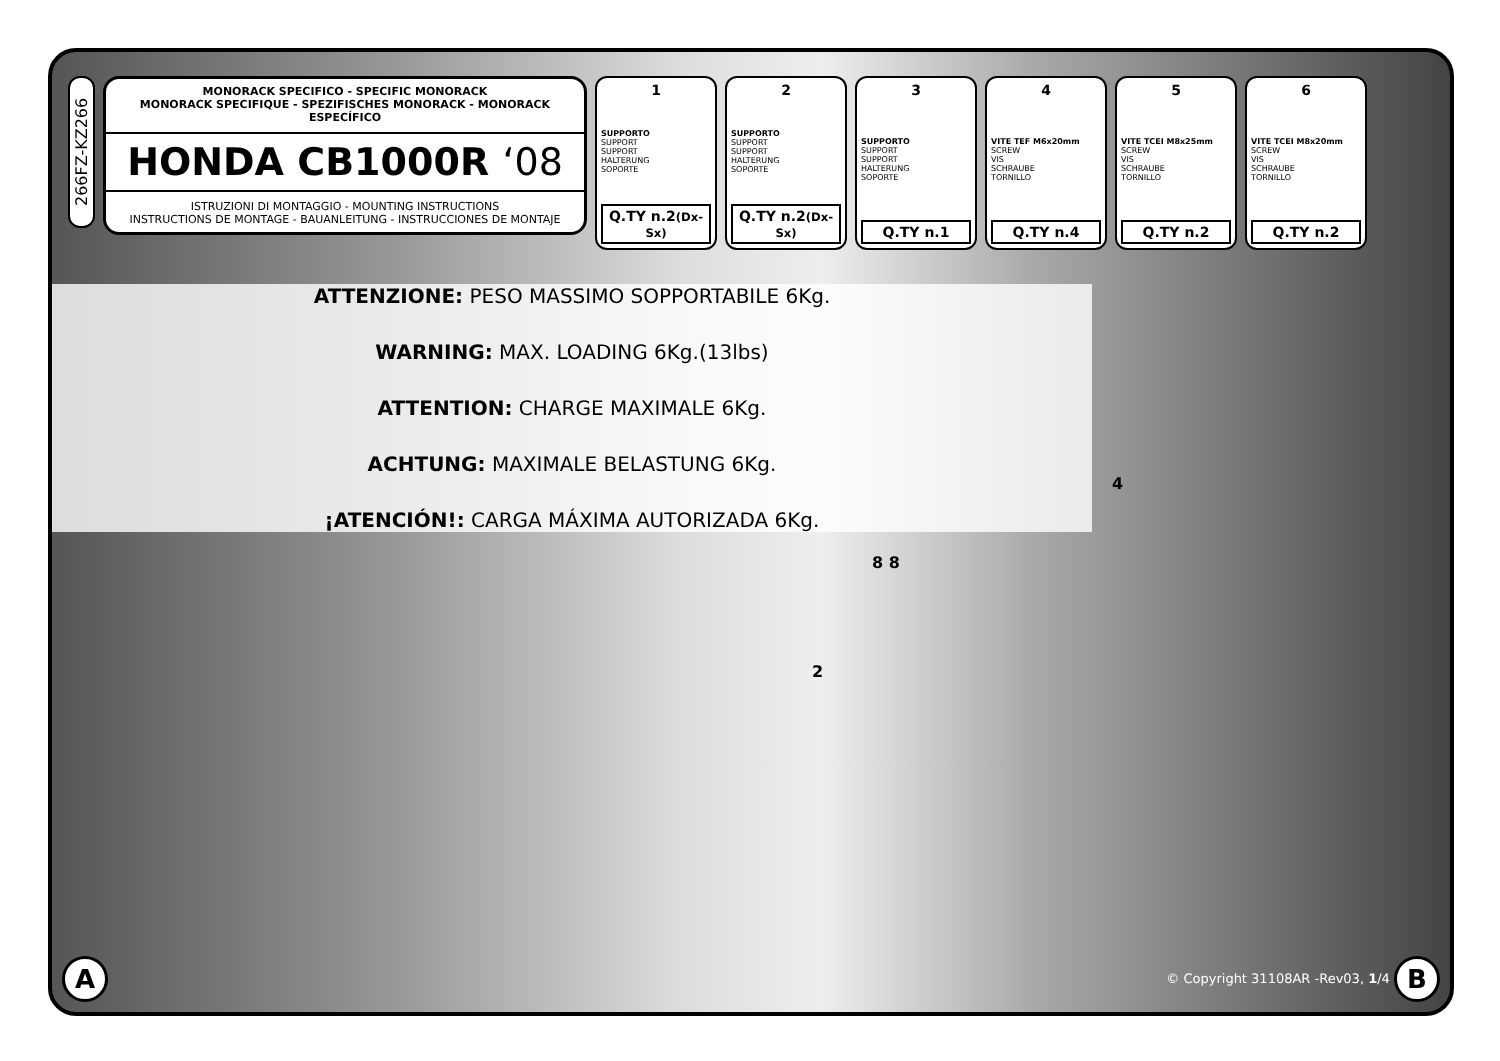266FZ-KZ266
MONORACK SPECIFICO - SPECIFIC MONORACK
MONORACK SPECIFIQUE - SPEZIFISCHES MONORACK - MONORACK ESPECÍFICO
HONDA CB1000R ‘08
ISTRUZIONI DI MONTAGGIO - MOUNTING INSTRUCTIONS
INSTRUCTIONS DE MONTAGE - BAUANLEITUNG - INSTRUCCIONES DE MONTAJE
1
SUPPORTO
SUPPORT
SUPPORT
HALTERUNG
SOPORTE
Q.TY n.2(Dx-Sx)
2
SUPPORTO
SUPPORT
SUPPORT
HALTERUNG
SOPORTE
Q.TY n.2(Dx-Sx)
3
SUPPORTO
SUPPORT
SUPPORT
HALTERUNG
SOPORTE
Q.TY n.1
4
VITE TEF M6x20mm
SCREW
VIS
SCHRAUBE
TORNILLO
Q.TY n.4
5
VITE TCEI M8x25mm
SCREW
VIS
SCHRAUBE
TORNILLO
Q.TY n.2
6
VITE TCEI M8x20mm
SCREW
VIS
SCHRAUBE
TORNILLO
Q.TY n.2
ATTENZIONE: PESO MASSIMO SOPPORTABILE 6Kg.
WARNING: MAX. LOADING 6Kg.(13lbs)
ATTENTION: CHARGE MAXIMALE 6Kg.
ACHTUNG: MAXIMALE BELASTUNG 6Kg.
¡ATENCIÓN!: CARGA MÁXIMA AUTORIZADA 6Kg.
4
8 8
2
A
© Copyright 31108AR -Rev03, 1/4 B